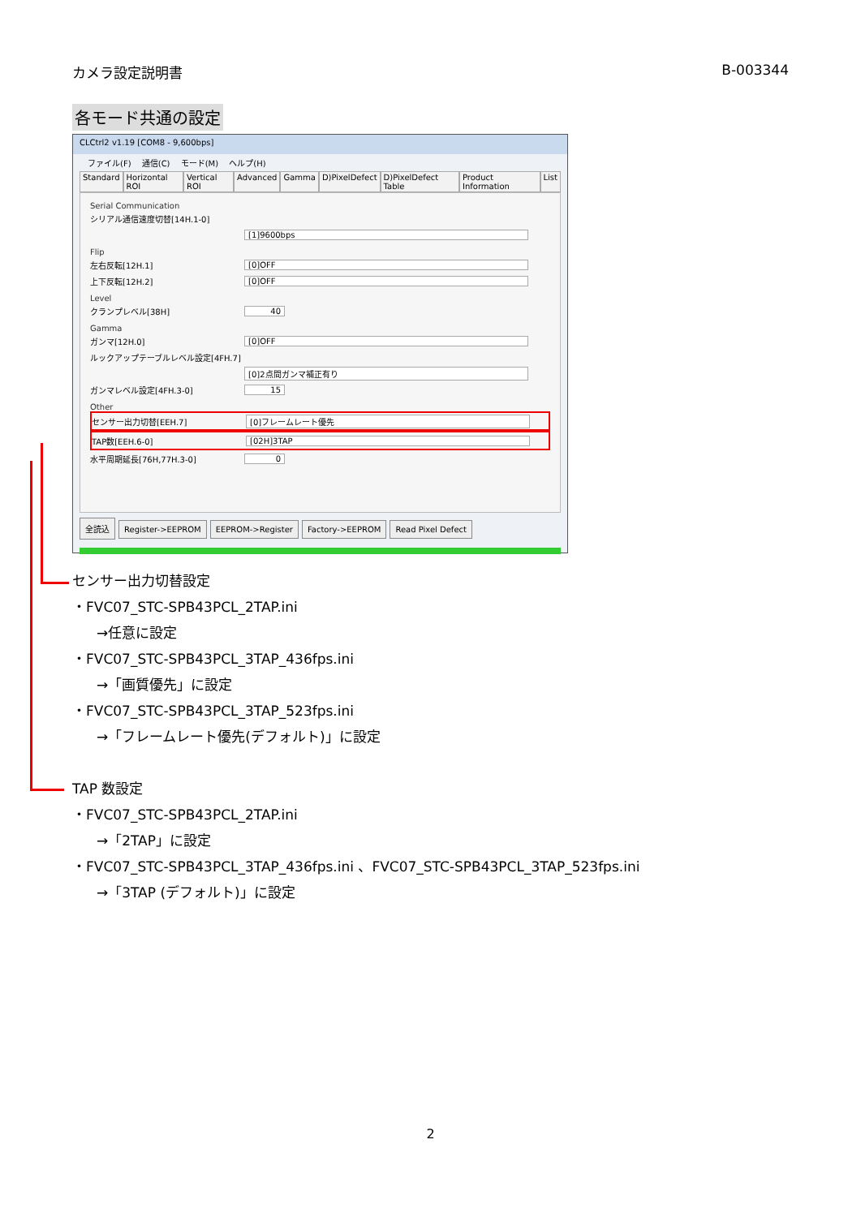カメラ設定説明書 B-003344
各モード共通の設定
CLCtrl2 v1.19 [COM8 - 9,600bps]
ファイル(F) 通信(C) モード(M) ヘルプ(H)
Standard Horizontal ROI Vertical ROI Advanced Gamma D)PixelDefect D)PixelDefect Table Product Information List
Serial Communication
シリアル通信速度切替[14H.1-0]
[1]9600bps
Flip
左右反転[12H.1] [0]OFF
上下反転[12H.2] [0]OFF
Level
クランプレベル[38H] 40
Gamma
ガンマ[12H.0] [0]OFF
ルックアップテーブルレベル設定[4FH.7]
[0]2点間ガンマ補正有り
ガンマレベル設定[4FH.3-0] 15
Other
センサー出力切替[EEH.7] [0]フレームレート優先
TAP数[EEH.6-0] [02H]3TAP
水平周期延長[76H,77H.3-0] 0
全読込 Register->EEPROM EEPROM->Register Factory->EEPROM Read Pixel Defect
センサー出力切替設定
・FVC07_STC-SPB43PCL_2TAP.ini
→任意に設定
・FVC07_STC-SPB43PCL_3TAP_436fps.ini
→「画質優先」に設定
・FVC07_STC-SPB43PCL_3TAP_523fps.ini
→「フレームレート優先(デフォルト)」に設定
TAP 数設定
・FVC07_STC-SPB43PCL_2TAP.ini
→「2TAP」に設定
・FVC07_STC-SPB43PCL_3TAP_436fps.ini 、FVC07_STC-SPB43PCL_3TAP_523fps.ini
→「3TAP (デフォルト)」に設定
2